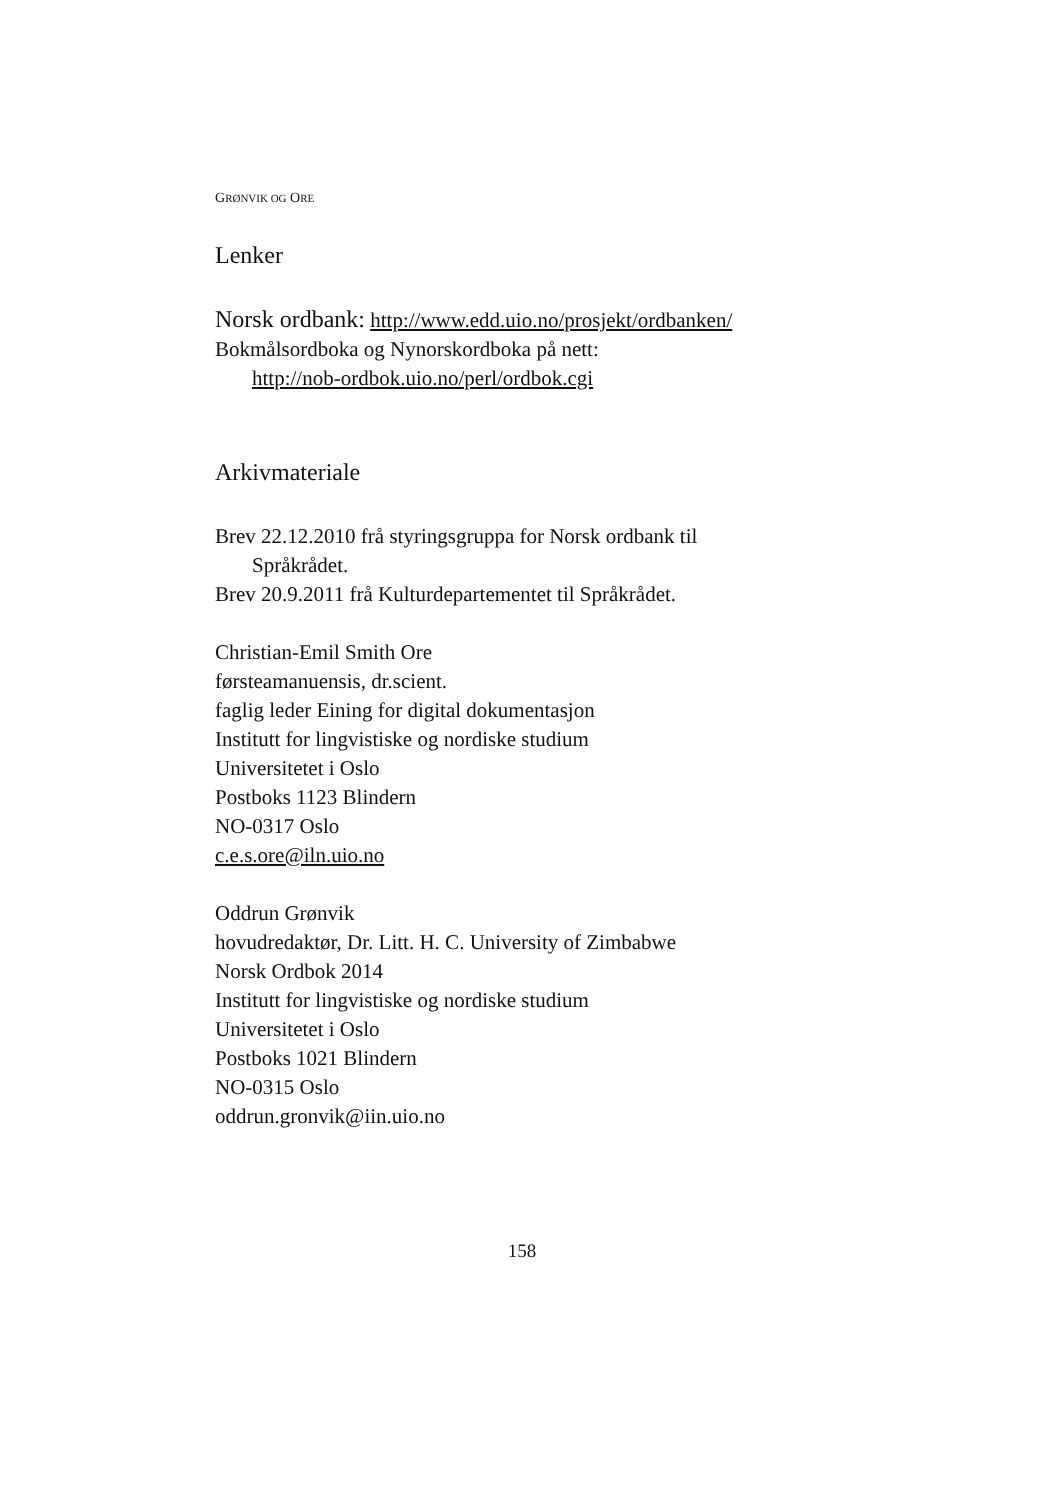GRØNVIK OG ORE
Lenker
Norsk ordbank: http://www.edd.uio.no/prosjekt/ordbanken/
Bokmålsordboka og Nynorskordboka på nett:
http://nob-ordbok.uio.no/perl/ordbok.cgi
Arkivmateriale
Brev 22.12.2010 frå styringsgruppa for Norsk ordbank til
Språkrådet.
Brev 20.9.2011 frå Kulturdepartementet til Språkrådet.
Christian-Emil Smith Ore
førsteamanuensis, dr.scient.
faglig leder Eining for digital dokumentasjon
Institutt for lingvistiske og nordiske studium
Universitetet i Oslo
Postboks 1123 Blindern
NO-0317 Oslo
c.e.s.ore@iln.uio.no
Oddrun Grønvik
hovudredaktør, Dr. Litt. H. C. University of Zimbabwe
Norsk Ordbok 2014
Institutt for lingvistiske og nordiske studium
Universitetet i Oslo
Postboks 1021 Blindern
NO-0315 Oslo
oddrun.gronvik@iin.uio.no
158